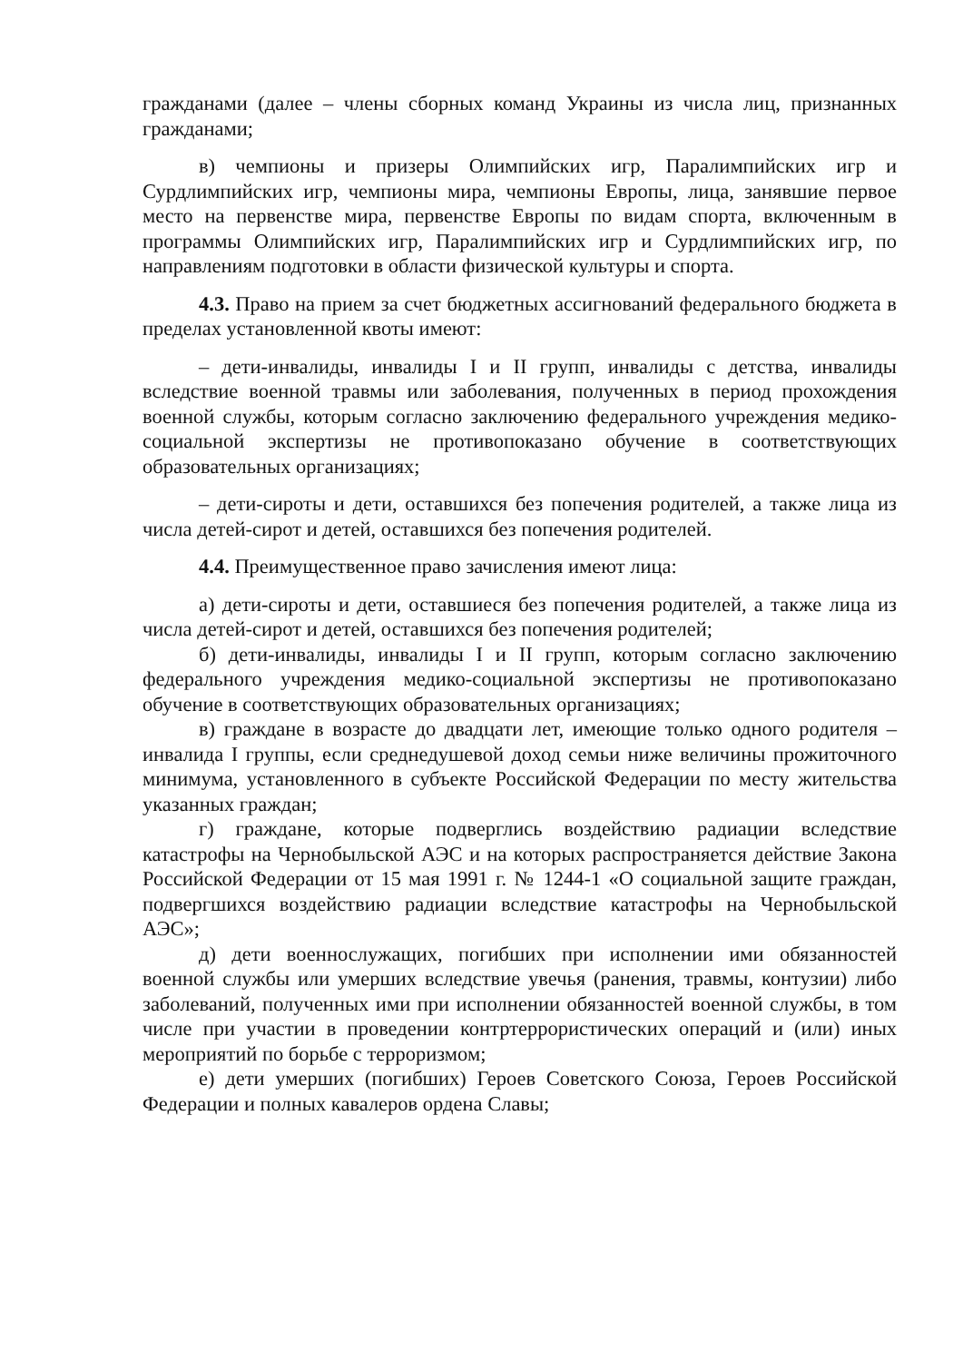гражданами (далее – члены сборных команд Украины из числа лиц, признанных гражданами;
в) чемпионы и призеры Олимпийских игр, Паралимпийских игр и Сурдлимпийских игр, чемпионы мира, чемпионы Европы, лица, занявшие первое место на первенстве мира, первенстве Европы по видам спорта, включенным в программы Олимпийских игр, Паралимпийских игр и Сурдлимпийских игр, по направлениям подготовки в области физической культуры и спорта.
4.3. Право на прием за счет бюджетных ассигнований федерального бюджета в пределах установленной квоты имеют:
– дети-инвалиды, инвалиды I и II групп, инвалиды с детства, инвалиды вследствие военной травмы или заболевания, полученных в период прохождения военной службы, которым согласно заключению федерального учреждения медико-социальной экспертизы не противопоказано обучение в соответствующих образовательных организациях;
– дети-сироты и дети, оставшихся без попечения родителей, а также лица из числа детей-сирот и детей, оставшихся без попечения родителей.
4.4. Преимущественное право зачисления имеют лица:
а) дети-сироты и дети, оставшиеся без попечения родителей, а также лица из числа детей-сирот и детей, оставшихся без попечения родителей;
б) дети-инвалиды, инвалиды I и II групп, которым согласно заключению федерального учреждения медико-социальной экспертизы не противопоказано обучение в соответствующих образовательных организациях;
в) граждане в возрасте до двадцати лет, имеющие только одного родителя – инвалида I группы, если среднедушевой доход семьи ниже величины прожиточного минимума, установленного в субъекте Российской Федерации по месту жительства указанных граждан;
г) граждане, которые подверглись воздействию радиации вследствие катастрофы на Чернобыльской АЭС и на которых распространяется действие Закона Российской Федерации от 15 мая 1991 г. № 1244-1 «О социальной защите граждан, подвергшихся воздействию радиации вследствие катастрофы на Чернобыльской АЭС»;
д) дети военнослужащих, погибших при исполнении ими обязанностей военной службы или умерших вследствие увечья (ранения, травмы, контузии) либо заболеваний, полученных ими при исполнении обязанностей военной службы, в том числе при участии в проведении контртеррористических операций и (или) иных мероприятий по борьбе с терроризмом;
е) дети умерших (погибших) Героев Советского Союза, Героев Российской Федерации и полных кавалеров ордена Славы;